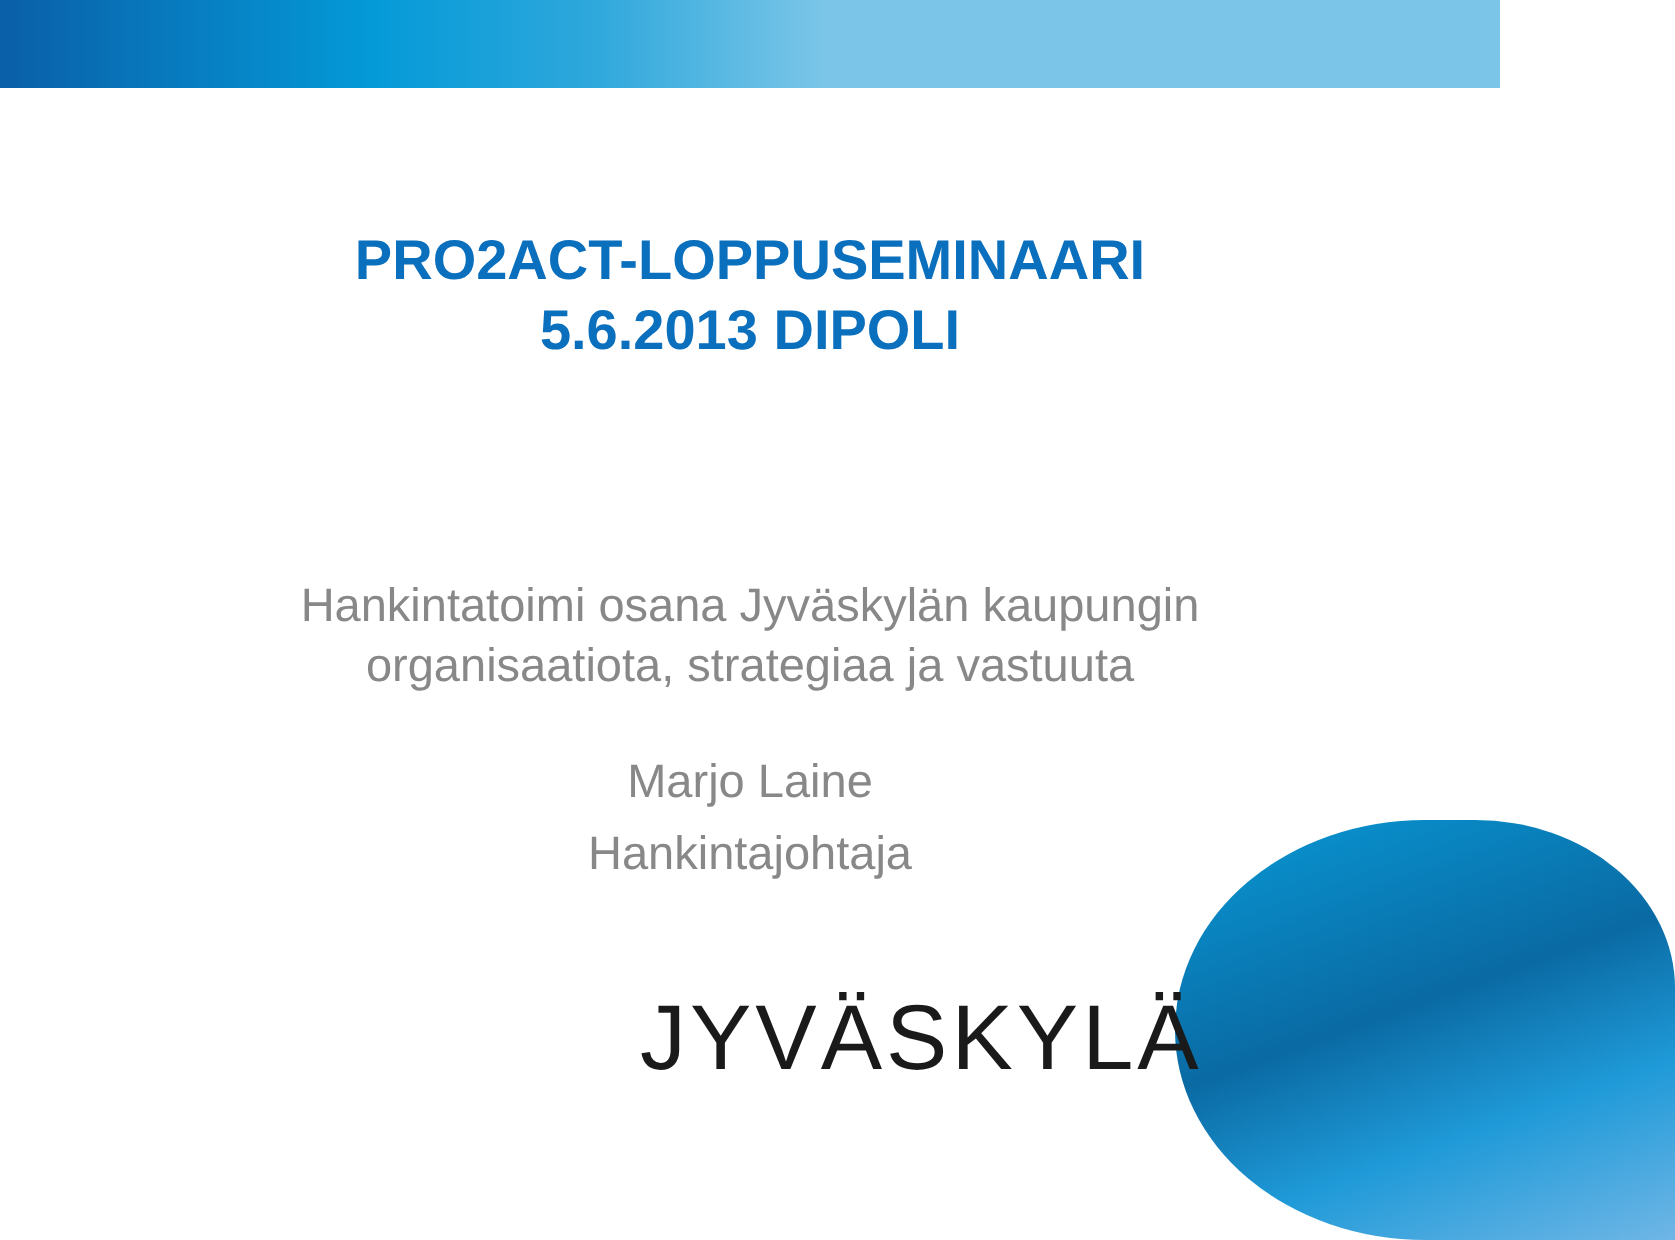PRO2ACT-LOPPUSEMINAARI
5.6.2013 DIPOLI
Hankintatoimi osana Jyväskylän kaupungin
organisaatiota, strategiaa ja vastuuta
Marjo Laine
Hankintajohtaja
JYVÄSKYLÄ